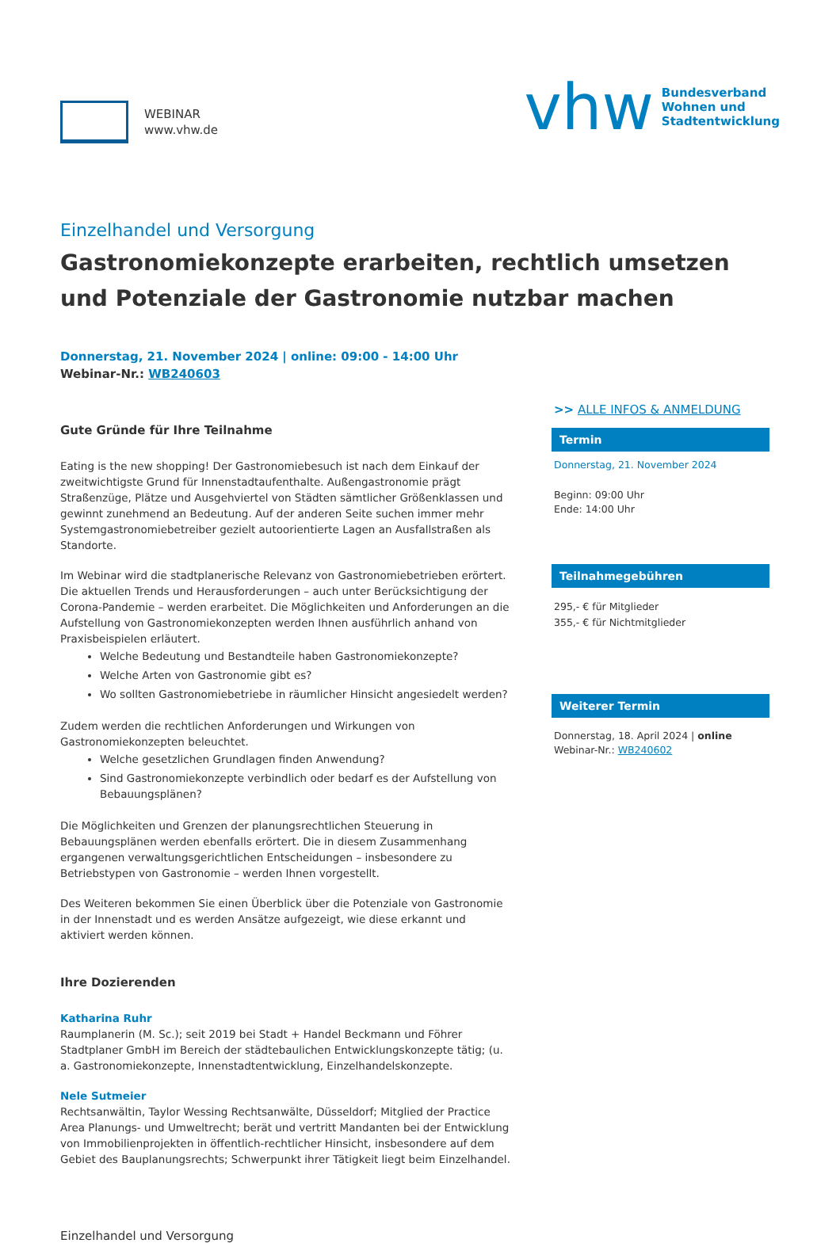WEBINAR
www.vhw.de
vhw
Bundesverband
Wohnen und
Stadtentwicklung
Einzelhandel und Versorgung
Gastronomiekonzepte erarbeiten, rechtlich umsetzen und Potenziale der Gastronomie nutzbar machen
Donnerstag, 21. November 2024 | online: 09:00 - 14:00 Uhr
Webinar-Nr.: WB240603
Gute Gründe für Ihre Teilnahme
Eating is the new shopping! Der Gastronomiebesuch ist nach dem Einkauf der zweitwichtigste Grund für Innenstadtaufenthalte. Außengastronomie prägt Straßenzüge, Plätze und Ausgehviertel von Städten sämtlicher Größenklassen und gewinnt zunehmend an Bedeutung. Auf der anderen Seite suchen immer mehr Systemgastronomiebetreiber gezielt autoorientierte Lagen an Ausfallstraßen als Standorte.
Im Webinar wird die stadtplanerische Relevanz von Gastronomiebetrieben erörtert. Die aktuellen Trends und Herausforderungen – auch unter Berücksichtigung der Corona-Pandemie – werden erarbeitet. Die Möglichkeiten und Anforderungen an die Aufstellung von Gastronomiekonzepten werden Ihnen ausführlich anhand von Praxisbeispielen erläutert.
Welche Bedeutung und Bestandteile haben Gastronomiekonzepte?
Welche Arten von Gastronomie gibt es?
Wo sollten Gastronomiebetriebe in räumlicher Hinsicht angesiedelt werden?
Zudem werden die rechtlichen Anforderungen und Wirkungen von Gastronomiekonzepten beleuchtet.
Welche gesetzlichen Grundlagen finden Anwendung?
Sind Gastronomiekonzepte verbindlich oder bedarf es der Aufstellung von Bebauungsplänen?
Die Möglichkeiten und Grenzen der planungsrechtlichen Steuerung in Bebauungsplänen werden ebenfalls erörtert. Die in diesem Zusammenhang ergangenen verwaltungsgerichtlichen Entscheidungen – insbesondere zu Betriebstypen von Gastronomie – werden Ihnen vorgestellt.
Des Weiteren bekommen Sie einen Überblick über die Potenziale von Gastronomie in der Innenstadt und es werden Ansätze aufgezeigt, wie diese erkannt und aktiviert werden können.
Ihre Dozierenden
Katharina Ruhr
Raumplanerin (M. Sc.); seit 2019 bei Stadt + Handel Beckmann und Föhrer Stadtplaner GmbH im Bereich der städtebaulichen Entwicklungskonzepte tätig; (u. a. Gastronomiekonzepte, Innenstadtentwicklung, Einzelhandelskonzepte.
Nele Sutmeier
Rechtsanwältin, Taylor Wessing Rechtsanwälte, Düsseldorf; Mitglied der Practice Area Planungs- und Umweltrecht; berät und vertritt Mandanten bei der Entwicklung von Immobilienprojekten in öffentlich-rechtlicher Hinsicht, insbesondere auf dem Gebiet des Bauplanungsrechts; Schwerpunkt ihrer Tätigkeit liegt beim Einzelhandel.
>> ALLE INFOS & ANMELDUNG
Termin
Donnerstag, 21. November 2024
Beginn: 09:00 Uhr
Ende: 14:00 Uhr
Teilnahmegebühren
295,- € für Mitglieder
355,- € für Nichtmitglieder
Weiterer Termin
Donnerstag, 18. April 2024 | online
Webinar-Nr.: WB240602
Einzelhandel und Versorgung